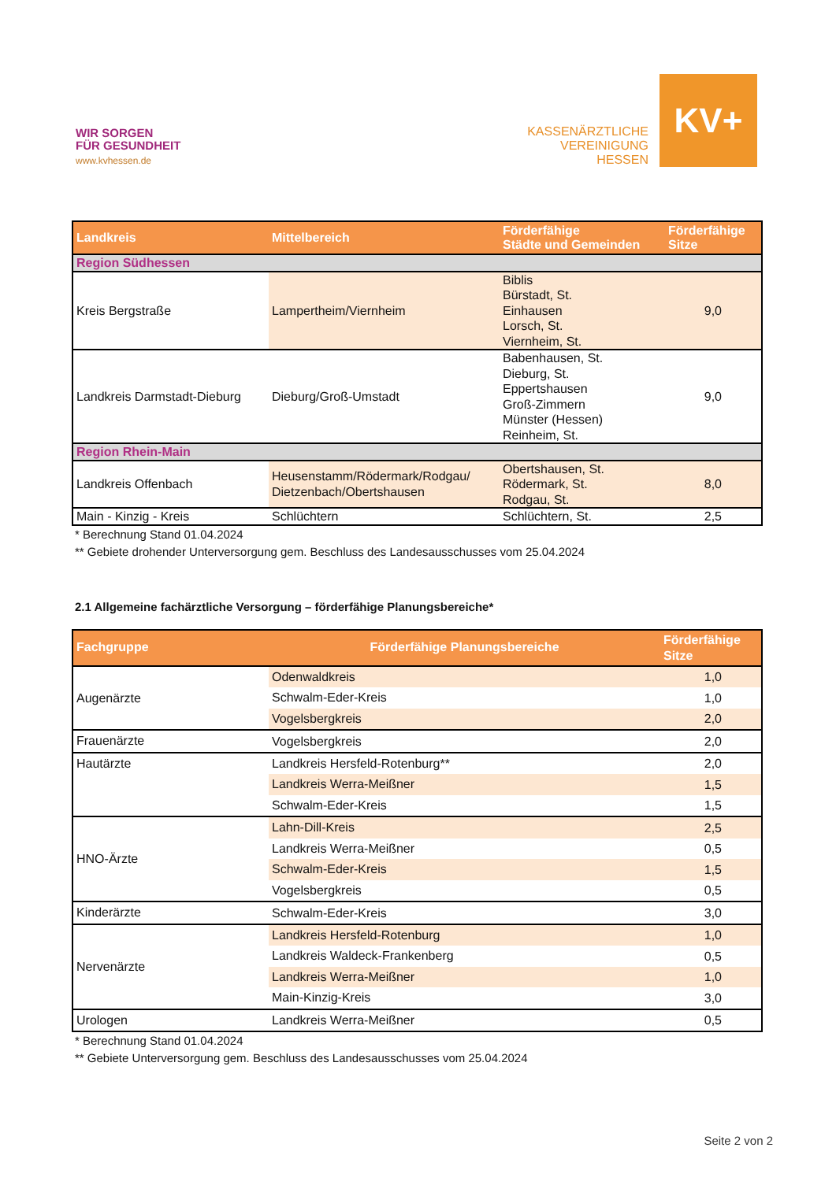WIR SORGEN
FÜR GESUNDHEIT
www.kvhessen.de
KASSENÄRZTLICHE
VEREINIGUNG
HESSEN
KV+
| Landkreis | Mittelbereich | Förderfähige Städte und Gemeinden | Förderfähige Sitze |
| --- | --- | --- | --- |
| Region Südhessen | | | |
| Kreis Bergstraße | Lampertheim/Viernheim | Biblis Bürstadt, St. Einhausen Lorsch, St. Viernheim, St. | 9,0 |
| Landkreis Darmstadt-Dieburg | Dieburg/Groß-Umstadt | Babenhausen, St. Dieburg, St. Eppertshausen Groß-Zimmern Münster (Hessen) Reinheim, St. | 9,0 |
| Region Rhein-Main | | | |
| Landkreis Offenbach | Heusenstamm/Rödermark/Rodgau/ Dietzenbach/Obertshausen | Obertshausen, St. Rödermark, St. Rodgau, St. | 8,0 |
| Main - Kinzig - Kreis | Schlüchtern | Schlüchtern, St. | 2,5 |
* Berechnung Stand 01.04.2024
** Gebiete drohender Unterversorgung gem. Beschluss des Landesausschusses vom 25.04.2024
2.1 Allgemeine fachärztliche Versorgung – förderfähige Planungsbereiche*
| Fachgruppe | Förderfähige Planungsbereiche | Förderfähige Sitze |
| --- | --- | --- |
| Augenärzte | Odenwaldkreis | 1,0 |
| | Schwalm-Eder-Kreis | 1,0 |
| | Vogelsbergkreis | 2,0 |
| Frauenärzte | Vogelsbergkreis | 2,0 |
| Hautärzte | Landkreis Hersfeld-Rotenburg** | 2,0 |
| | Landkreis Werra-Meißner | 1,5 |
| | Schwalm-Eder-Kreis | 1,5 |
| HNO-Ärzte | Lahn-Dill-Kreis | 2,5 |
| | Landkreis Werra-Meißner | 0,5 |
| | Schwalm-Eder-Kreis | 1,5 |
| | Vogelsbergkreis | 0,5 |
| Kinderärzte | Schwalm-Eder-Kreis | 3,0 |
| Nervenärzte | Landkreis Hersfeld-Rotenburg | 1,0 |
| | Landkreis Waldeck-Frankenberg | 0,5 |
| | Landkreis Werra-Meißner | 1,0 |
| | Main-Kinzig-Kreis | 3,0 |
| Urologen | Landkreis Werra-Meißner | 0,5 |
* Berechnung Stand 01.04.2024
** Gebiete Unterversorgung gem. Beschluss des Landesausschusses vom 25.04.2024
Seite 2 von 2